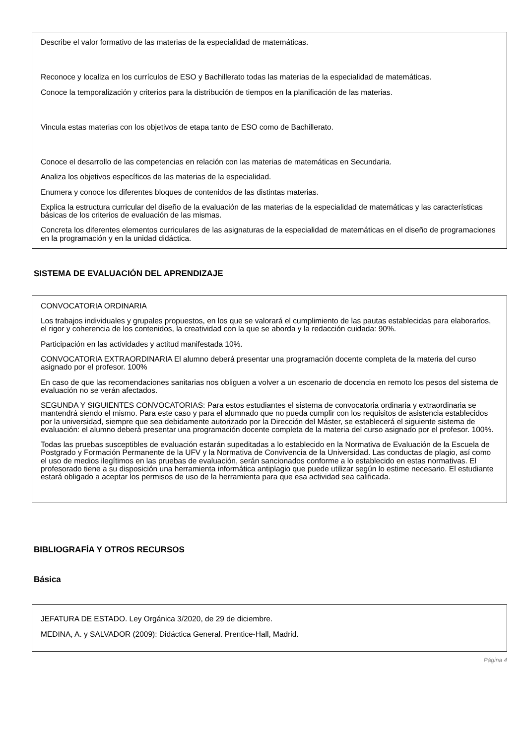Describe el valor formativo de las materias de la especialidad de matemáticas.
Reconoce y localiza en los currículos de ESO y Bachillerato todas las materias de la especialidad de matemáticas.
Conoce la temporalización y criterios para la distribución de tiempos en la planificación de las materias.
Vincula estas materias con los objetivos de etapa tanto de ESO como de Bachillerato.
Conoce el desarrollo de las competencias en relación con las materias de matemáticas en Secundaria.
Analiza los objetivos específicos de las materias de la especialidad.
Enumera y conoce los diferentes bloques de contenidos de las distintas materias.
Explica la estructura curricular del diseño de la evaluación de las materias de la especialidad de matemáticas y las características básicas de los criterios de evaluación de las mismas.
Concreta los diferentes elementos curriculares de las asignaturas de la especialidad de matemáticas en el diseño de programaciones en la programación y en la unidad didáctica.
SISTEMA DE EVALUACIÓN DEL APRENDIZAJE
CONVOCATORIA ORDINARIA
Los trabajos individuales y grupales propuestos, en los que se valorará el cumplimiento de las pautas establecidas para elaborarlos, el rigor y coherencia de los contenidos, la creatividad con la que se aborda y la redacción cuidada: 90%.
Participación en las actividades y actitud manifestada 10%.
CONVOCATORIA EXTRAORDINARIA El alumno deberá presentar una programación docente completa de la materia del curso asignado por el profesor. 100%
En caso de que las recomendaciones sanitarias nos obliguen a volver a un escenario de docencia en remoto los pesos del sistema de evaluación no se verán afectados.
SEGUNDA Y SIGUIENTES CONVOCATORIAS: Para estos estudiantes el sistema de convocatoria ordinaria y extraordinaria se mantendrá siendo el mismo. Para este caso y para el alumnado que no pueda cumplir con los requisitos de asistencia establecidos por la universidad, siempre que sea debidamente autorizado por la Dirección del Máster, se establecerá el siguiente sistema de evaluación: el alumno deberá presentar una programación docente completa de la materia del curso asignado por el profesor. 100%.
Todas las pruebas susceptibles de evaluación estarán supeditadas a lo establecido en la Normativa de Evaluación de la Escuela de Postgrado y Formación Permanente de la UFV y la Normativa de Convivencia de la Universidad. Las conductas de plagio, así como el uso de medios ilegítimos en las pruebas de evaluación, serán sancionados conforme a lo establecido en estas normativas. El profesorado tiene a su disposición una herramienta informática antiplagio que puede utilizar según lo estime necesario. El estudiante estará obligado a aceptar los permisos de uso de la herramienta para que esa actividad sea calificada.
BIBLIOGRAFÍA Y OTROS RECURSOS
Básica
JEFATURA DE ESTADO. Ley Orgánica 3/2020, de 29 de diciembre.
MEDINA, A. y SALVADOR (2009): Didáctica General. Prentice-Hall, Madrid.
Página 4